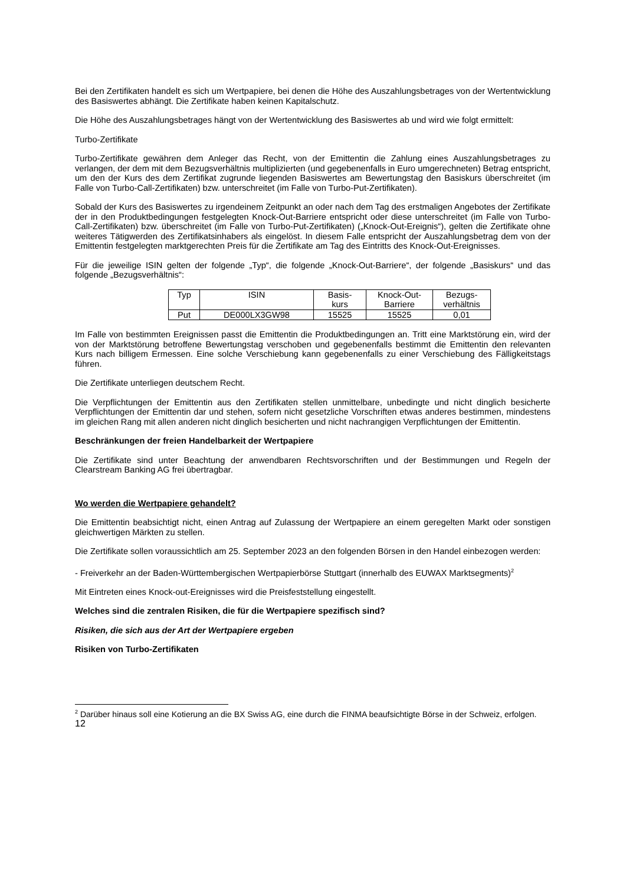Bei den Zertifikaten handelt es sich um Wertpapiere, bei denen die Höhe des Auszahlungsbetrages von der Wertentwicklung des Basiswertes abhängt. Die Zertifikate haben keinen Kapitalschutz.
Die Höhe des Auszahlungsbetrages hängt von der Wertentwicklung des Basiswertes ab und wird wie folgt ermittelt:
Turbo-Zertifikate
Turbo-Zertifikate gewähren dem Anleger das Recht, von der Emittentin die Zahlung eines Auszahlungsbetrages zu verlangen, der dem mit dem Bezugsverhältnis multiplizierten (und gegebenenfalls in Euro umgerechneten) Betrag entspricht, um den der Kurs des dem Zertifikat zugrunde liegenden Basiswertes am Bewertungstag den Basiskurs überschreitet (im Falle von Turbo-Call-Zertifikaten) bzw. unterschreitet (im Falle von Turbo-Put-Zertifikaten).
Sobald der Kurs des Basiswertes zu irgendeinem Zeitpunkt an oder nach dem Tag des erstmaligen Angebotes der Zertifikate der in den Produktbedingungen festgelegten Knock-Out-Barriere entspricht oder diese unterschreitet (im Falle von Turbo-Call-Zertifikaten) bzw. überschreitet (im Falle von Turbo-Put-Zertifikaten) („Knock-Out-Ereignis“), gelten die Zertifikate ohne weiteres Tätigwerden des Zertifikatsinhabers als eingelöst. In diesem Falle entspricht der Auszahlungsbetrag dem von der Emittentin festgelegten marktgerechten Preis für die Zertifikate am Tag des Eintritts des Knock-Out-Ereignisses.
Für die jeweilige ISIN gelten der folgende „Typ“, die folgende „Knock-Out-Barriere“, der folgende „Basiskurs“ und das folgende „Bezugsverhältnis“:
| Typ | ISIN | Basis- kurs | Knock-Out- Barriere | Bezugs- verhältnis |
| Put | DE000LX3GW98 | 15525 | 15525 | 0,01 |
Im Falle von bestimmten Ereignissen passt die Emittentin die Produktbedingungen an. Tritt eine Marktstörung ein, wird der von der Marktstörung betroffene Bewertungstag verschoben und gegebenenfalls bestimmt die Emittentin den relevanten Kurs nach billigem Ermessen. Eine solche Verschiebung kann gegebenenfalls zu einer Verschiebung des Fälligkeitstags führen.
Die Zertifikate unterliegen deutschem Recht.
Die Verpflichtungen der Emittentin aus den Zertifikaten stellen unmittelbare, unbedingte und nicht dinglich besicherte Verpflichtungen der Emittentin dar und stehen, sofern nicht gesetzliche Vorschriften etwas anderes bestimmen, mindestens im gleichen Rang mit allen anderen nicht dinglich besicherten und nicht nachrangigen Verpflichtungen der Emittentin.
Beschränkungen der freien Handelbarkeit der Wertpapiere
Die Zertifikate sind unter Beachtung der anwendbaren Rechtsvorschriften und der Bestimmungen und Regeln der Clearstream Banking AG frei übertragbar.
Wo werden die Wertpapiere gehandelt?
Die Emittentin beabsichtigt nicht, einen Antrag auf Zulassung der Wertpapiere an einem geregelten Markt oder sonstigen gleichwertigen Märkten zu stellen.
Die Zertifikate sollen voraussichtlich am 25. September 2023 an den folgenden Börsen in den Handel einbezogen werden:
- Freiverkehr an der Baden-Württembergischen Wertpapierbörse Stuttgart (innerhalb des EUWAX Marktsegments)<sup>2</sup>
Mit Eintreten eines Knock-out-Ereignisses wird die Preisfeststellung eingestellt.
Welches sind die zentralen Risiken, die für die Wertpapiere spezifisch sind?
Risiken, die sich aus der Art der Wertpapiere ergeben
Risiken von Turbo-Zertifikaten
<sup>2</sup> Darüber hinaus soll eine Kotierung an die BX Swiss AG, eine durch die FINMA beaufsichtigte Börse in der Schweiz, erfolgen.
12